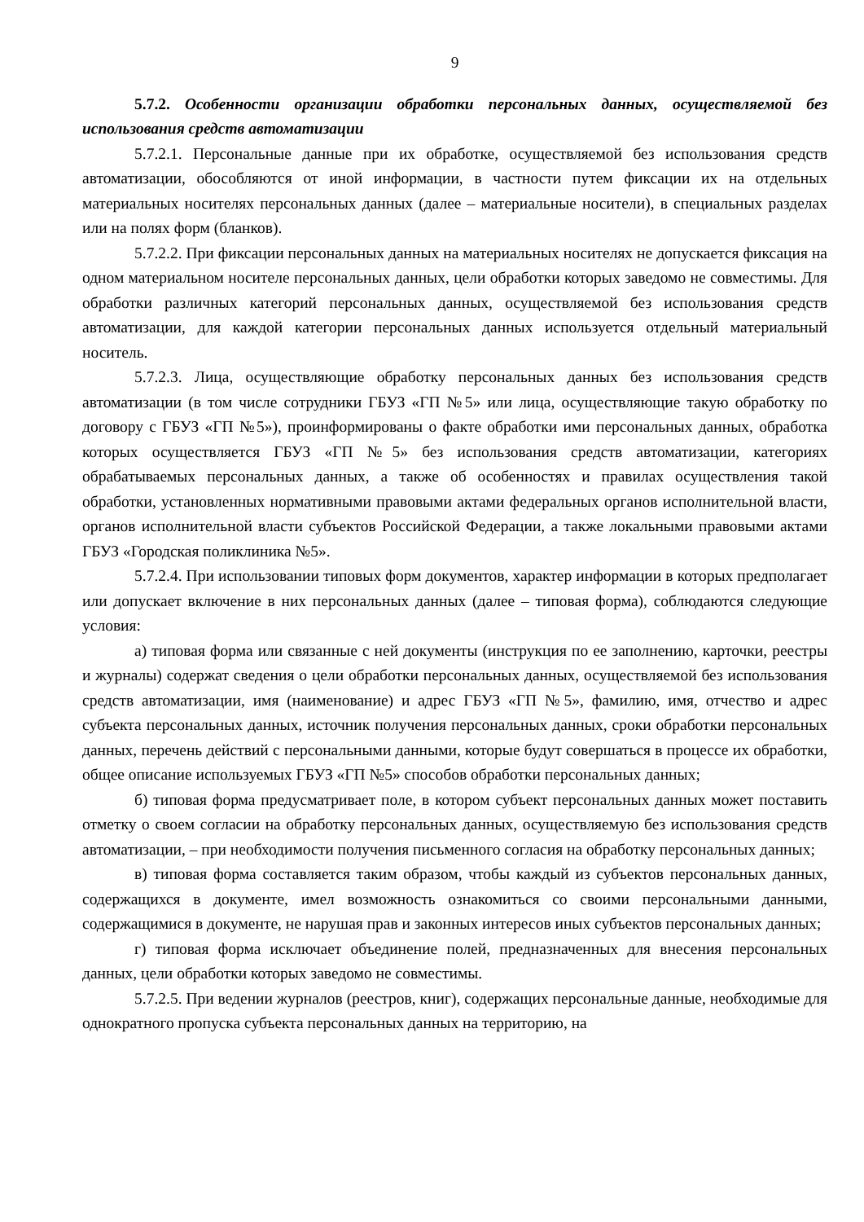9
5.7.2. Особенности организации обработки персональных данных, осуществляемой без использования средств автоматизации
5.7.2.1. Персональные данные при их обработке, осуществляемой без использования средств автоматизации, обособляются от иной информации, в частности путем фиксации их на отдельных материальных носителях персональных данных (далее – материальные носители), в специальных разделах или на полях форм (бланков).
5.7.2.2. При фиксации персональных данных на материальных носителях не допускается фиксация на одном материальном носителе персональных данных, цели обработки которых заведомо не совместимы. Для обработки различных категорий персональных данных, осуществляемой без использования средств автоматизации, для каждой категории персональных данных используется отдельный материальный носитель.
5.7.2.3. Лица, осуществляющие обработку персональных данных без использования средств автоматизации (в том числе сотрудники ГБУЗ «ГП №5» или лица, осуществляющие такую обработку по договору с ГБУЗ «ГП №5»), проинформированы о факте обработки ими персональных данных, обработка которых осуществляется ГБУЗ «ГП №5» без использования средств автоматизации, категориях обрабатываемых персональных данных, а также об особенностях и правилах осуществления такой обработки, установленных нормативными правовыми актами федеральных органов исполнительной власти, органов исполнительной власти субъектов Российской Федерации, а также локальными правовыми актами ГБУЗ «Городская поликлиника №5».
5.7.2.4. При использовании типовых форм документов, характер информации в которых предполагает или допускает включение в них персональных данных (далее – типовая форма), соблюдаются следующие условия:
а) типовая форма или связанные с ней документы (инструкция по ее заполнению, карточки, реестры и журналы) содержат сведения о цели обработки персональных данных, осуществляемой без использования средств автоматизации, имя (наименование) и адрес ГБУЗ «ГП №5», фамилию, имя, отчество и адрес субъекта персональных данных, источник получения персональных данных, сроки обработки персональных данных, перечень действий с персональными данными, которые будут совершаться в процессе их обработки, общее описание используемых ГБУЗ «ГП №5» способов обработки персональных данных;
б) типовая форма предусматривает поле, в котором субъект персональных данных может поставить отметку о своем согласии на обработку персональных данных, осуществляемую без использования средств автоматизации, – при необходимости получения письменного согласия на обработку персональных данных;
в) типовая форма составляется таким образом, чтобы каждый из субъектов персональных данных, содержащихся в документе, имел возможность ознакомиться со своими персональными данными, содержащимися в документе, не нарушая прав и законных интересов иных субъектов персональных данных;
г) типовая форма исключает объединение полей, предназначенных для внесения персональных данных, цели обработки которых заведомо не совместимы.
5.7.2.5. При ведении журналов (реестров, книг), содержащих персональные данные, необходимые для однократного пропуска субъекта персональных данных на территорию, на